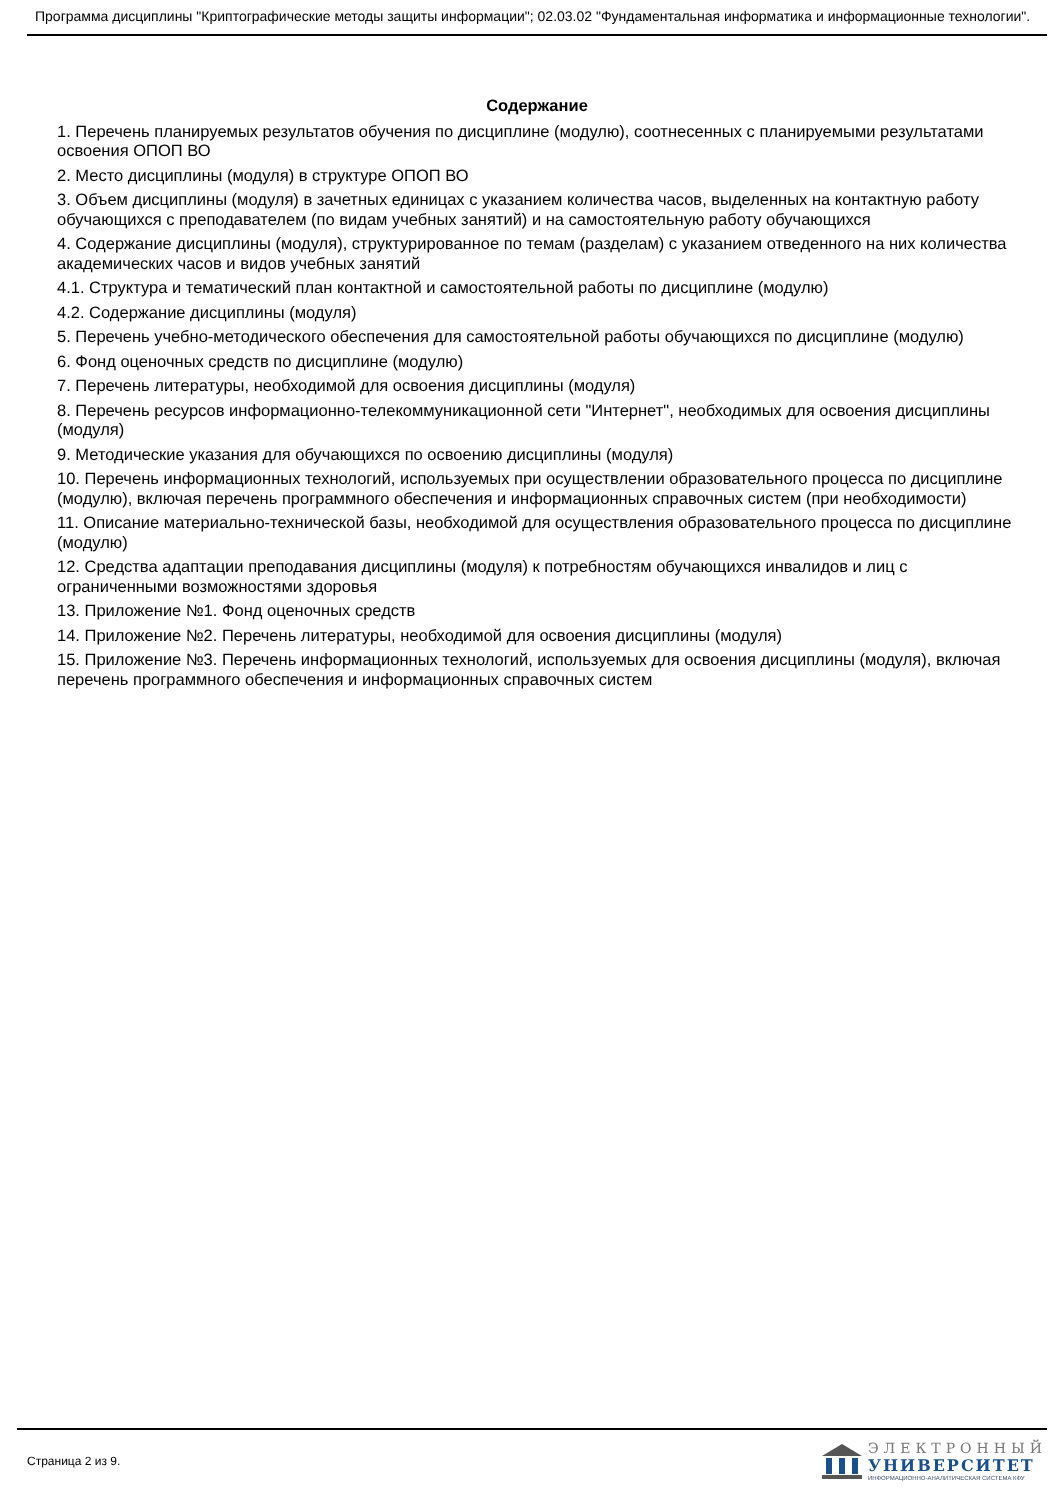Программа дисциплины "Криптографические методы защиты информации"; 02.03.02 "Фундаментальная информатика и информационные технологии".
Содержание
1. Перечень планируемых результатов обучения по дисциплине (модулю), соотнесенных с планируемыми результатами освоения ОПОП ВО
2. Место дисциплины (модуля) в структуре ОПОП ВО
3. Объем дисциплины (модуля) в зачетных единицах с указанием количества часов, выделенных на контактную работу обучающихся с преподавателем (по видам учебных занятий) и на самостоятельную работу обучающихся
4. Содержание дисциплины (модуля), структурированное по темам (разделам) с указанием отведенного на них количества академических часов и видов учебных занятий
4.1. Структура и тематический план контактной и самостоятельной работы по дисциплине (модулю)
4.2. Содержание дисциплины (модуля)
5. Перечень учебно-методического обеспечения для самостоятельной работы обучающихся по дисциплине (модулю)
6. Фонд оценочных средств по дисциплине (модулю)
7. Перечень литературы, необходимой для освоения дисциплины (модуля)
8. Перечень ресурсов информационно-телекоммуникационной сети "Интернет", необходимых для освоения дисциплины (модуля)
9. Методические указания для обучающихся по освоению дисциплины (модуля)
10. Перечень информационных технологий, используемых при осуществлении образовательного процесса по дисциплине (модулю), включая перечень программного обеспечения и информационных справочных систем (при необходимости)
11. Описание материально-технической базы, необходимой для осуществления образовательного процесса по дисциплине (модулю)
12. Средства адаптации преподавания дисциплины (модуля) к потребностям обучающихся инвалидов и лиц с ограниченными возможностями здоровья
13. Приложение №1. Фонд оценочных средств
14. Приложение №2. Перечень литературы, необходимой для освоения дисциплины (модуля)
15. Приложение №3. Перечень информационных технологий, используемых для освоения дисциплины (модуля), включая перечень программного обеспечения и информационных справочных систем
Страница 2 из 9.
ЭЛЕКТРОННЫЙ
УНИВЕРСИТЕТ
ИНФОРМАЦИОННО-АНАЛИТИЧЕСКАЯ СИСТЕМА КФУ